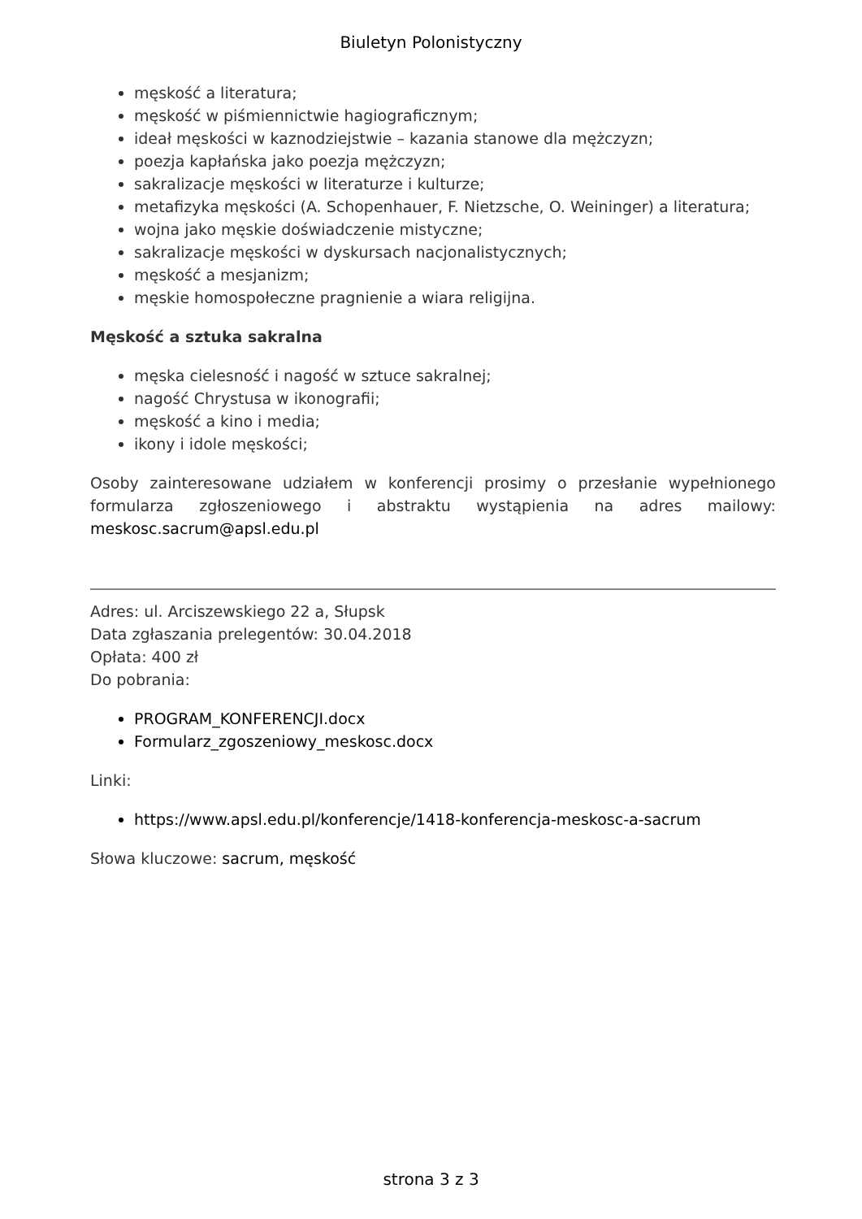Biuletyn Polonistyczny
męskość a literatura;
męskość w piśmiennictwie hagiograficznym;
ideał męskości w kaznodziejstwie – kazania stanowe dla mężczyzn;
poezja kapłańska jako poezja mężczyzn;
sakralizacje męskości w literaturze i kulturze;
metafizyka męskości (A. Schopenhauer, F. Nietzsche, O. Weininger) a literatura;
wojna jako męskie doświadczenie mistyczne;
sakralizacje męskości w dyskursach nacjonalistycznych;
męskość a mesjanizm;
męskie homospołeczne pragnienie a wiara religijna.
Męskość a sztuka sakralna
męska cielesność i nagość w sztuce sakralnej;
nagość Chrystusa w ikonografii;
męskość a kino i media;
ikony i idole męskości;
Osoby zainteresowane udziałem w konferencji prosimy o przesłanie wypełnionego formularza zgłoszeniowego i abstraktu wystąpienia na adres mailowy: meskosc.sacrum@apsl.edu.pl
Adres: ul. Arciszewskiego 22 a, Słupsk
Data zgłaszania prelegentów: 30.04.2018
Opłata: 400 zł
Do pobrania:
PROGRAM_KONFERENCJI.docx
Formularz_zgoszeniowy_meskosc.docx
Linki:
https://www.apsl.edu.pl/konferencje/1418-konferencja-meskosc-a-sacrum
Słowa kluczowe: sacrum, męskość
strona 3 z 3